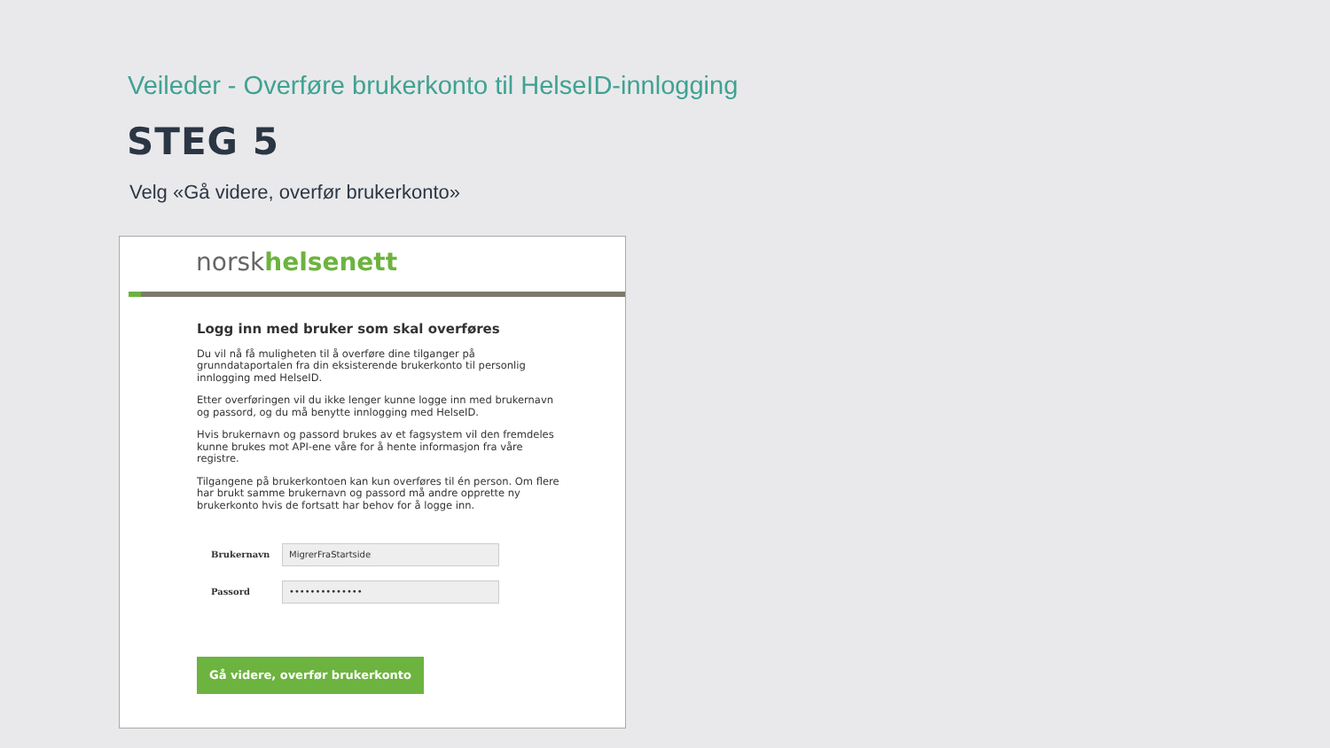Veileder - Overføre brukerkonto til HelseID-innlogging
STEG 5
Velg «Gå videre, overfør brukerkonto»
norsk helsenett
Logg inn med bruker som skal overføres
Du vil nå få muligheten til å overføre dine tilganger på grunndataportalen fra din eksisterende brukerkonto til personlig innlogging med HelseID.
Etter overføringen vil du ikke lenger kunne logge inn med brukernavn og passord, og du må benytte innlogging med HelseID.
Hvis brukernavn og passord brukes av et fagsystem vil den fremdeles kunne brukes mot API-ene våre for å hente informasjon fra våre registre.
Tilgangene på brukerkontoen kan kun overføres til én person. Om flere har brukt samme brukernavn og passord må andre opprette ny brukerkonto hvis de fortsatt har behov for å logge inn.
Brukernavn
MigrerFraStartside
Passord
••••••••••••••
Gå videre, overfør brukerkonto